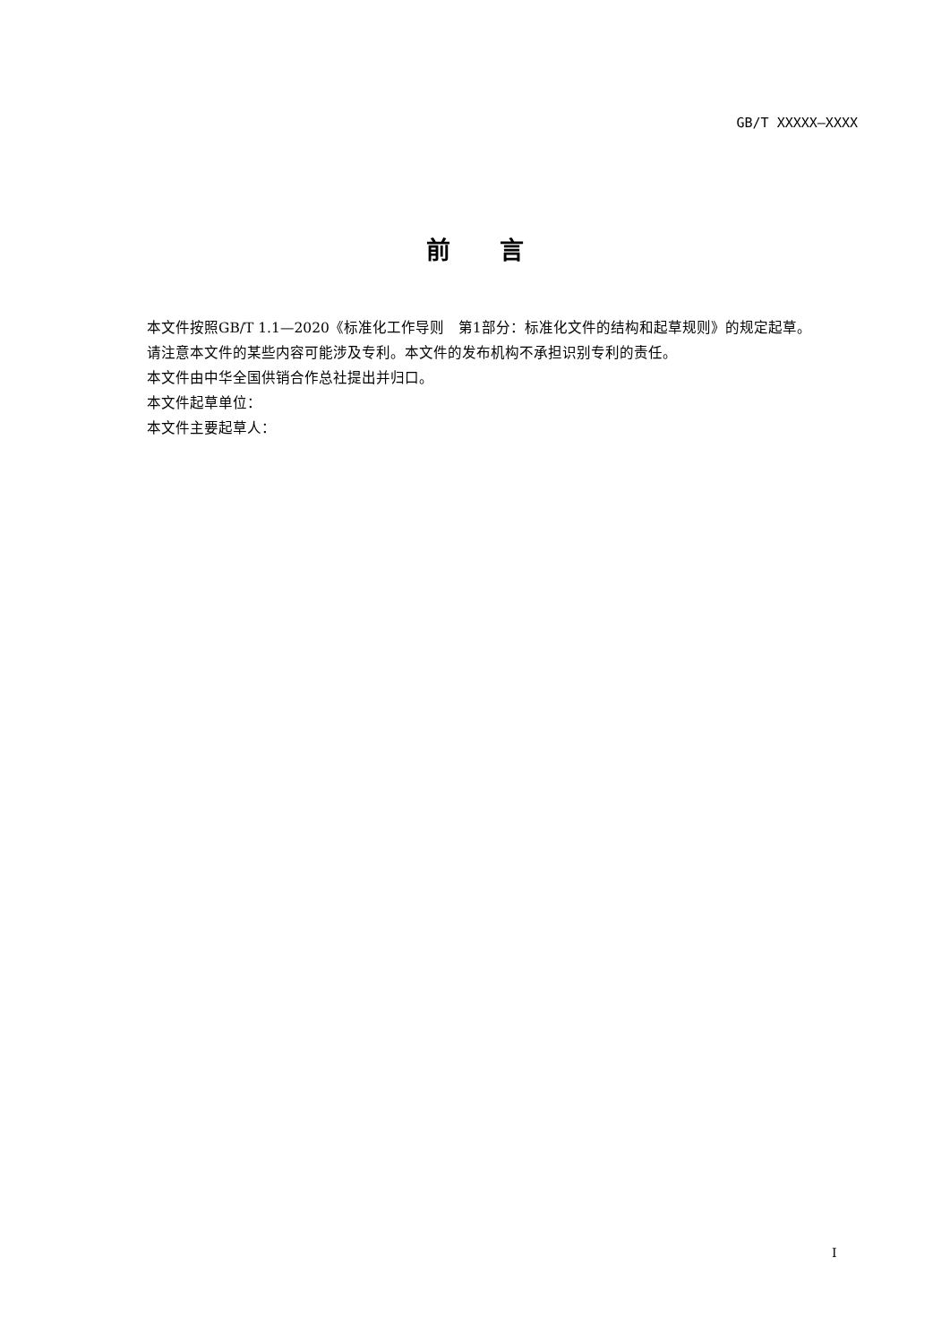GB/T XXXXX—XXXX
前言
本文件按照GB/T 1.1—2020《标准化工作导则　第1部分：标准化文件的结构和起草规则》的规定起草。
请注意本文件的某些内容可能涉及专利。本文件的发布机构不承担识别专利的责任。
本文件由中华全国供销合作总社提出并归口。
本文件起草单位：
本文件主要起草人：
I